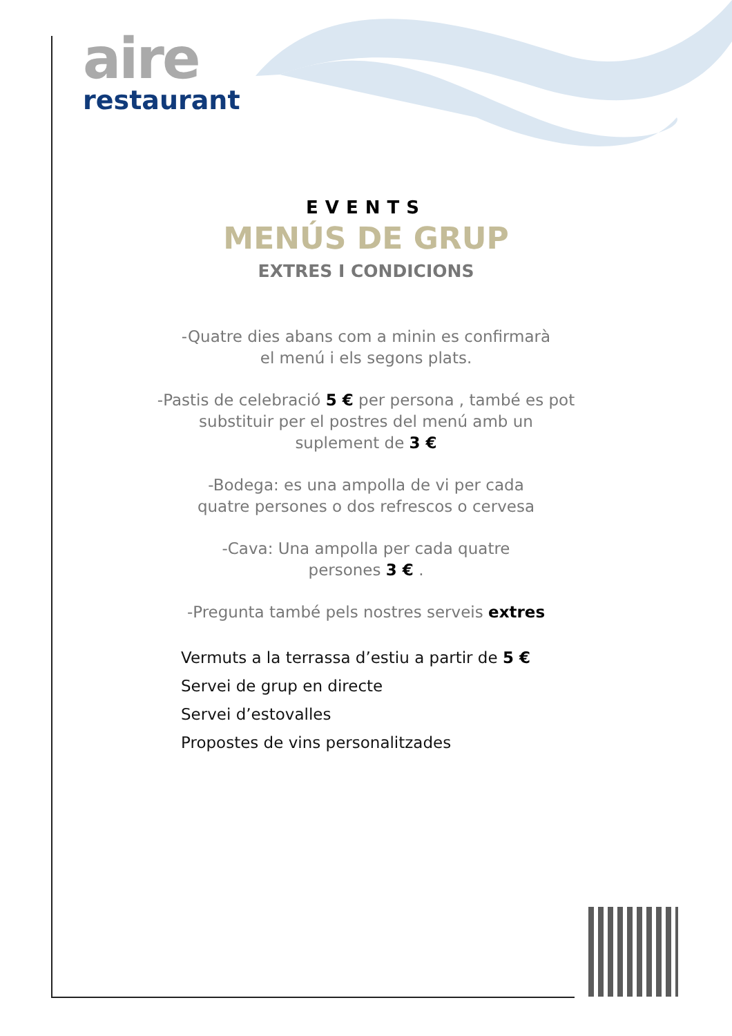aire
restaurant
EVENTS
MENÚS DE GRUP
EXTRES I CONDICIONS
-Quatre dies abans com a minin es confirmarà
el menú i els segons plats.
-Pastis de celebració 5 € per persona , també es pot
substituir per el postres del menú amb un
suplement de 3 €
-Bodega: es una ampolla de vi per cada
quatre persones o dos refrescos o cervesa
-Cava: Una ampolla per cada quatre
persones 3 € .
-Pregunta també pels nostres serveis extres
Vermuts a la terrassa d’estiu a partir de 5 €
Servei de grup en directe
Servei d’estovalles
Propostes de vins personalitzades